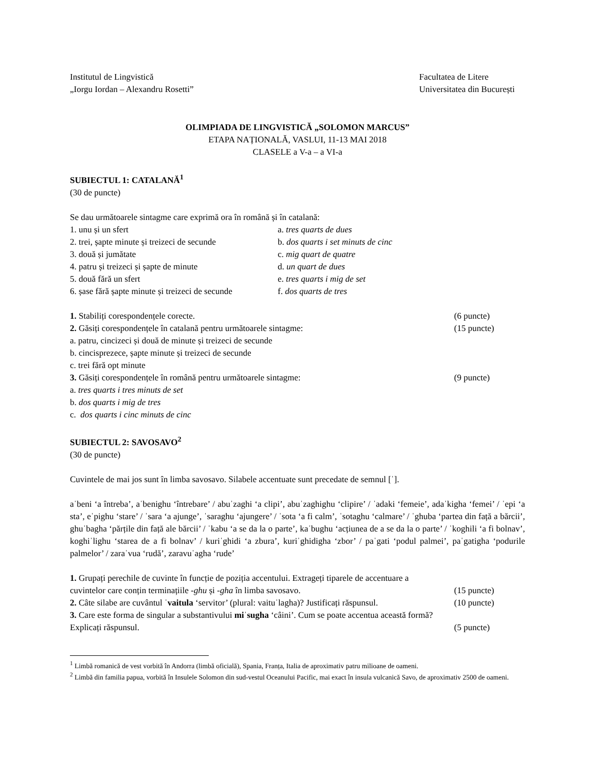Institutul de Lingvistică
„Iorgu Iordan – Alexandru Rosetti”
Facultatea de Litere
Universitatea din București
OLIMPIADA DE LINGVISTICĂ „SOLOMON MARCUS”
ETAPA NAȚIONALĂ, VASLUI, 11-13 MAI 2018
CLASELE a V-a – a VI-a
SUBIECTUL 1: CATALANĂ<sup>1</sup>
(30 de puncte)
Se dau următoarele sintagme care exprimă ora în română și în catalană:
1. unu și un sfert a. tres quarts de dues
2. trei, șapte minute și treizeci de secunde b. dos quarts i set minuts de cinc
3. două și jumătate c. mig quart de quatre
4. patru și treizeci și șapte de minute d. un quart de dues
5. două fără un sfert e. tres quarts i mig de set
6. șase fără șapte minute și treizeci de secunde f. dos quarts de tres
1. Stabiliți corespondențele corecte. (6 puncte)
2. Găsiți corespondențele în catalană pentru următoarele sintagme: (15 puncte)
a. patru, cincizeci și două de minute și treizeci de secunde
b. cincisprezece, șapte minute și treizeci de secunde
c. trei fără opt minute
3. Găsiți corespondențele în română pentru următoarele sintagme: (9 puncte)
a. tres quarts i tres minuts de set
b. dos quarts i mig de tres
c. dos quarts i cinc minuts de cinc
SUBIECTUL 2: SAVOSAVO<sup>2</sup>
(30 de puncte)
Cuvintele de mai jos sunt în limba savosavo. Silabele accentuate sunt precedate de semnul [ˈ].
aˈbeni ‘a întreba’, aˈbenighu ‘întrebare’ / abuˈzaghi ‘a clipi’, abuˈzaghighu ‘clipire’ / ˈadaki ‘femeie’, adaˈkigha ‘femei’ / ˈepi ‘a sta’, eˈpighu ‘stare’ / ˈsara ‘a ajunge’, ˈsaraghu ‘ajungere’ / ˈsota ‘a fi calm’, ˈsotaghu ‘calmare’ / ˈghuba ‘partea din față a bărcii’, ghuˈbagha ‘părțile din față ale bărcii’ / ˈkabu ‘a se da la o parte’, kaˈbughu ‘acțiunea de a se da la o parte’ / ˈkoghili ‘a fi bolnav’, koghiˈlighu ‘starea de a fi bolnav’ / kuriˈghidi ‘a zbura’, kuriˈghidigha ‘zbor’ / paˈgati ‘podul palmei’, paˈgatigha ‘podurile palmelor’ / zaraˈvua ‘rudă’, zaravuˈagha ‘rude’
1. Grupați perechile de cuvinte în funcție de poziția accentului. Extrageți tiparele de accentuare a
cuvintelor care conțin terminațiile -ghu și -gha în limba savosavo. (15 puncte)
2. Câte silabe are cuvântul ˈvaitula ‘servitor’ (plural: vaituˈlagha)? Justificați răspunsul. (10 puncte)
3. Care este forma de singular a substantivului miˈsugha ‘câini’. Cum se poate accentua această formă?
Explicați răspunsul. (5 puncte)
<sup>1</sup> Limbă romanică de vest vorbită în Andorra (limbă oficială), Spania, Franța, Italia de aproximativ patru milioane de oameni.
<sup>2</sup> Limbă din familia papua, vorbită în Insulele Solomon din sud-vestul Oceanului Pacific, mai exact în insula vulcanică Savo, de aproximativ 2500 de oameni.